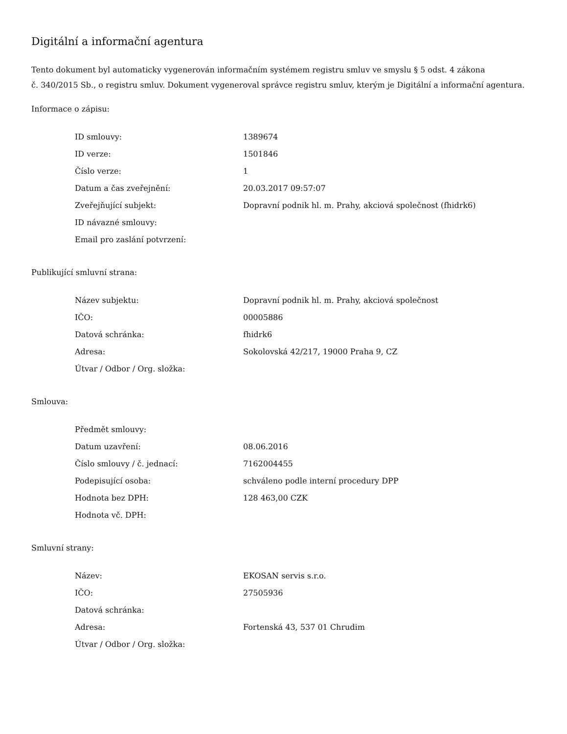Digitální a informační agentura
Tento dokument byl automaticky vygenerován informačním systémem registru smluv ve smyslu § 5 odst. 4 zákona
č. 340/2015 Sb., o registru smluv. Dokument vygeneroval správce registru smluv, kterým je Digitální a informační agentura.
Informace o zápisu:
| ID smlouvy: | 1389674 |
| ID verze: | 1501846 |
| Číslo verze: | 1 |
| Datum a čas zveřejnění: | 20.03.2017 09:57:07 |
| Zveřejňující subjekt: | Dopravní podnik hl. m. Prahy, akciová společnost (fhidrk6) |
| ID návazné smlouvy: | |
| Email pro zaslání potvrzení: | |
Publikující smluvní strana:
| Název subjektu: | Dopravní podnik hl. m. Prahy, akciová společnost |
| IČO: | 00005886 |
| Datová schránka: | fhidrk6 |
| Adresa: | Sokolovská 42/217, 19000 Praha 9, CZ |
| Útvar / Odbor / Org. složka: | |
Smlouva:
| Předmět smlouvy: | |
| Datum uzavření: | 08.06.2016 |
| Číslo smlouvy / č. jednací: | 7162004455 |
| Podepisující osoba: | schváleno podle interní procedury DPP |
| Hodnota bez DPH: | 128 463,00 CZK |
| Hodnota vč. DPH: | |
Smluvní strany:
| Název: | EKOSAN servis s.r.o. |
| IČO: | 27505936 |
| Datová schránka: | |
| Adresa: | Fortenská 43, 537 01 Chrudim |
| Útvar / Odbor / Org. složka: | |